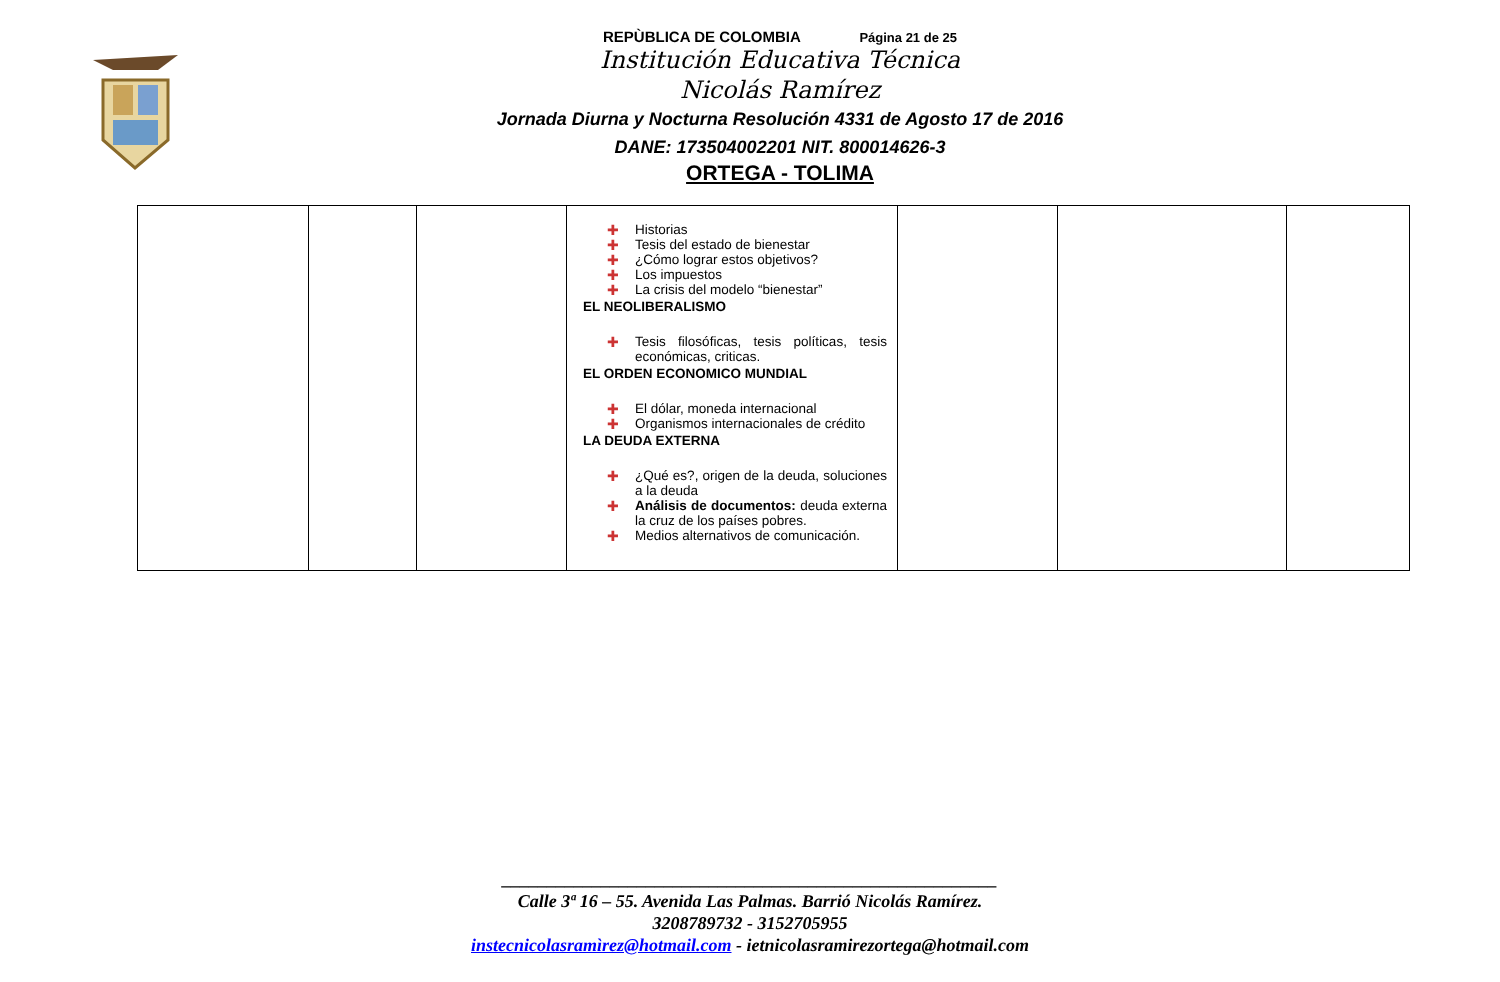REPÙBLICA DE COLOMBIA Página 21 de 25
Institución Educativa Técnica
Nicolás Ramírez
Jornada Diurna y Nocturna Resolución 4331 de Agosto 17 de 2016
DANE: 173504002201 NIT. 800014626-3
ORTEGA - TOLIMA
| | | | ✚ Historias ✚ Tesis del estado de bienestar ✚ ¿Cómo lograr estos objetivos? ✚ Los impuestos ✚ La crisis del modelo “bienestar” EL NEOLIBERALISMO ✚ Tesis filosóficas, tesis políticas, tesis económicas, criticas. EL ORDEN ECONOMICO MUNDIAL ✚ El dólar, moneda internacional ✚ Organismos internacionales de crédito LA DEUDA EXTERNA ✚ ¿Qué es?, origen de la deuda, soluciones a la deuda ✚ Análisis de documentos: deuda externa la cruz de los países pobres. ✚ Medios alternativos de comunicación. | | | |
_______________________________________________________
Calle 3ª 16 – 55. Avenida Las Palmas. Barrió Nicolás Ramírez.
3208789732 - 3152705955
instecnicolasramìrez@hotmail.com - ietnicolasramirezortega@hotmail.com